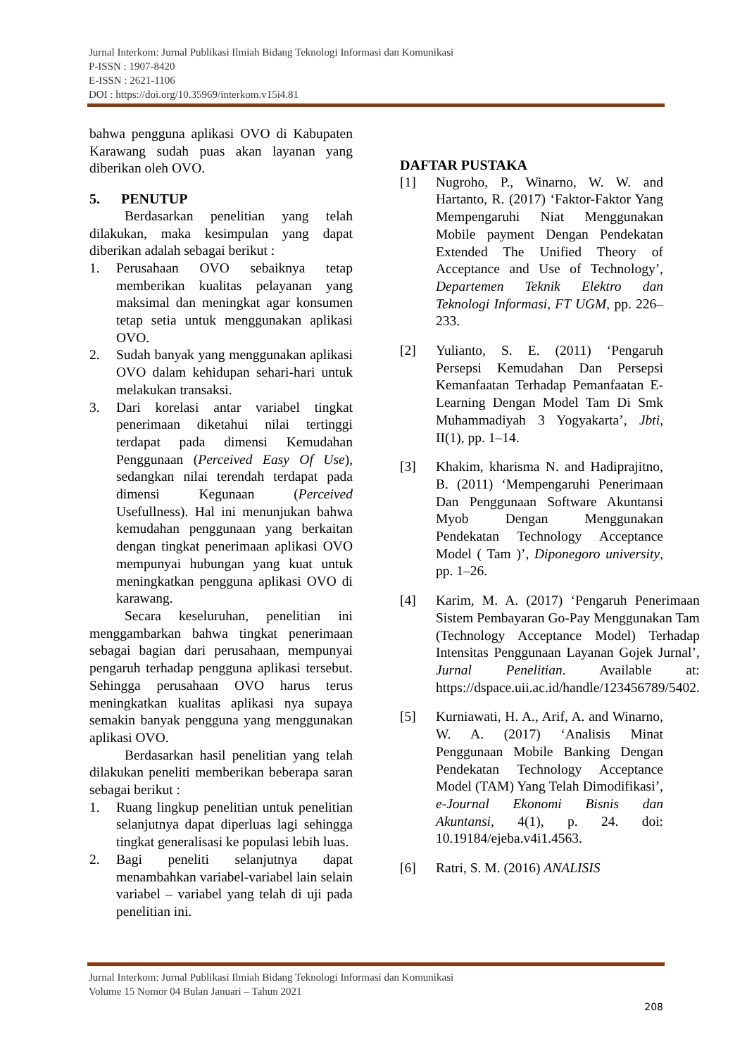Jurnal Interkom: Jurnal Publikasi Ilmiah Bidang Teknologi Informasi dan Komunikasi
P-ISSN : 1907-8420
E-ISSN : 2621-1106
DOI : https://doi.org/10.35969/interkom.v15i4.81
bahwa pengguna aplikasi OVO di Kabupaten Karawang sudah puas akan layanan yang diberikan oleh OVO.
5. PENUTUP
Berdasarkan penelitian yang telah dilakukan, maka kesimpulan yang dapat diberikan adalah sebagai berikut :
1. Perusahaan OVO sebaiknya tetap memberikan kualitas pelayanan yang maksimal dan meningkat agar konsumen tetap setia untuk menggunakan aplikasi OVO.
2. Sudah banyak yang menggunakan aplikasi OVO dalam kehidupan sehari-hari untuk melakukan transaksi.
3. Dari korelasi antar variabel tingkat penerimaan diketahui nilai tertinggi terdapat pada dimensi Kemudahan Penggunaan (Perceived Easy Of Use), sedangkan nilai terendah terdapat pada dimensi Kegunaan (Perceived Usefullness). Hal ini menunjukan bahwa kemudahan penggunaan yang berkaitan dengan tingkat penerimaan aplikasi OVO mempunyai hubungan yang kuat untuk meningkatkan pengguna aplikasi OVO di karawang.
Secara keseluruhan, penelitian ini menggambarkan bahwa tingkat penerimaan sebagai bagian dari perusahaan, mempunyai pengaruh terhadap pengguna aplikasi tersebut. Sehingga perusahaan OVO harus terus meningkatkan kualitas aplikasi nya supaya semakin banyak pengguna yang menggunakan aplikasi OVO.
Berdasarkan hasil penelitian yang telah dilakukan peneliti memberikan beberapa saran sebagai berikut :
1. Ruang lingkup penelitian untuk penelitian selanjutnya dapat diperluas lagi sehingga tingkat generalisasi ke populasi lebih luas.
2. Bagi peneliti selanjutnya dapat menambahkan variabel-variabel lain selain variabel – variabel yang telah di uji pada penelitian ini.
DAFTAR PUSTAKA
[1] Nugroho, P., Winarno, W. W. and Hartanto, R. (2017) ‘Faktor-Faktor Yang Mempengaruhi Niat Menggunakan Mobile payment Dengan Pendekatan Extended The Unified Theory of Acceptance and Use of Technology’, Departemen Teknik Elektro dan Teknologi Informasi, FT UGM, pp. 226–233.
[2] Yulianto, S. E. (2011) ‘Pengaruh Persepsi Kemudahan Dan Persepsi Kemanfaatan Terhadap Pemanfaatan E-Learning Dengan Model Tam Di Smk Muhammadiyah 3 Yogyakarta’, Jbti, II(1), pp. 1–14.
[3] Khakim, kharisma N. and Hadiprajitno, B. (2011) ‘Mempengaruhi Penerimaan Dan Penggunaan Software Akuntansi Myob Dengan Menggunakan Pendekatan Technology Acceptance Model ( Tam )’, Diponegoro university, pp. 1–26.
[4] Karim, M. A. (2017) ‘Pengaruh Penerimaan Sistem Pembayaran Go-Pay Menggunakan Tam (Technology Acceptance Model) Terhadap Intensitas Penggunaan Layanan Gojek Jurnal’, Jurnal Penelitian. Available at: https://dspace.uii.ac.id/handle/123456789/5402.
[5] Kurniawati, H. A., Arif, A. and Winarno, W. A. (2017) ‘Analisis Minat Penggunaan Mobile Banking Dengan Pendekatan Technology Acceptance Model (TAM) Yang Telah Dimodifikasi’, e-Journal Ekonomi Bisnis dan Akuntansi, 4(1), p. 24. doi: 10.19184/ejeba.v4i1.4563.
[6] Ratri, S. M. (2016) ANALISIS
Jurnal Interkom: Jurnal Publikasi Ilmiah Bidang Teknologi Informasi dan Komunikasi
Volume 15 Nomor 04 Bulan Januari – Tahun 2021
208